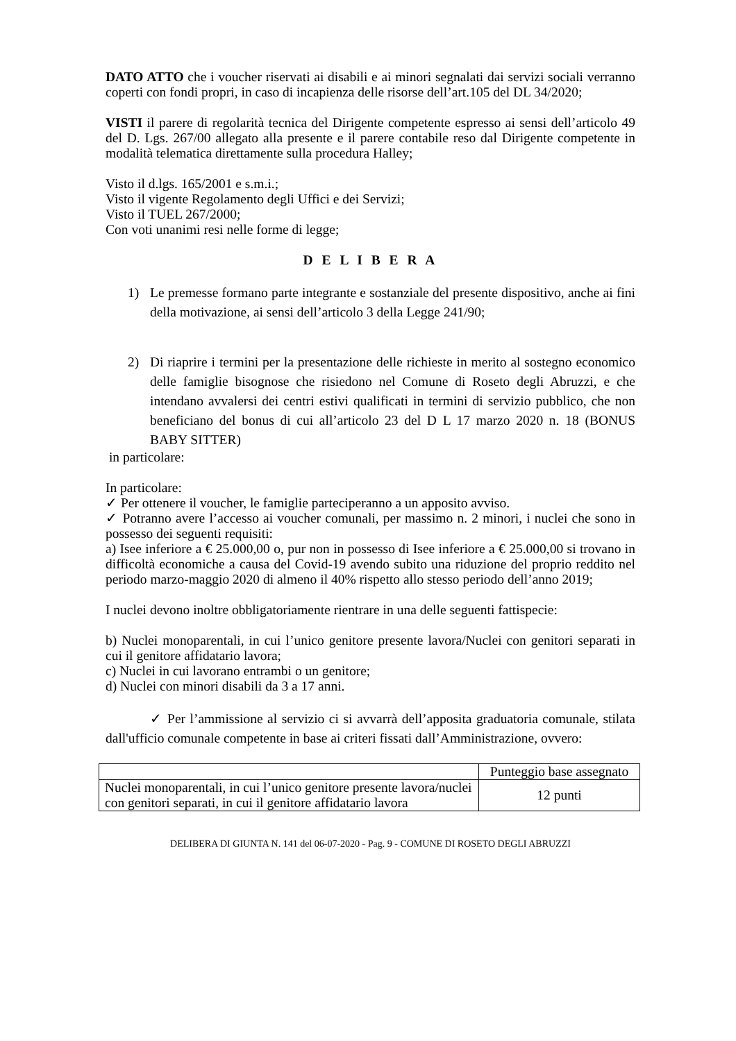DATO ATTO che i voucher riservati ai disabili e ai minori segnalati dai servizi sociali verranno coperti con fondi propri, in caso di incapienza delle risorse dell’art.105 del DL 34/2020;
VISTI il parere di regolarità tecnica del Dirigente competente espresso ai sensi dell’articolo 49 del D. Lgs. 267/00 allegato alla presente e il parere contabile reso dal Dirigente competente in modalità telematica direttamente sulla procedura Halley;
Visto il d.lgs. 165/2001 e s.m.i.;
Visto il vigente Regolamento degli Uffici e dei Servizi;
Visto il TUEL 267/2000;
Con voti unanimi resi nelle forme di legge;
D E L I B E R A
1) Le premesse formano parte integrante e sostanziale del presente dispositivo, anche ai fini della motivazione, ai sensi dell’articolo 3 della Legge 241/90;
2) Di riaprire i termini per la presentazione delle richieste in merito al sostegno economico delle famiglie bisognose che risiedono nel Comune di Roseto degli Abruzzi, e che intendano avvalersi dei centri estivi qualificati in termini di servizio pubblico, che non beneficiano del bonus di cui all’articolo 23 del D L 17 marzo 2020 n. 18 (BONUS BABY SITTER)
in particolare:
In particolare:
✓ Per ottenere il voucher, le famiglie parteciperanno a un apposito avviso.
✓ Potranno avere l’accesso ai voucher comunali, per massimo n. 2 minori, i nuclei che sono in possesso dei seguenti requisiti:
a) Isee inferiore a € 25.000,00 o, pur non in possesso di Isee inferiore a € 25.000,00 si trovano in difficoltà economiche a causa del Covid-19 avendo subito una riduzione del proprio reddito nel periodo marzo-maggio 2020 di almeno il 40% rispetto allo stesso periodo dell’anno 2019;
I nuclei devono inoltre obbligatoriamente rientrare in una delle seguenti fattispecie:
b) Nuclei monoparentali, in cui l’unico genitore presente lavora/Nuclei con genitori separati in cui il genitore affidatario lavora;
c) Nuclei in cui lavorano entrambi o un genitore;
d) Nuclei con minori disabili da 3 a 17 anni.
✓ Per l’ammissione al servizio ci si avvarrà dell’apposita graduatoria comunale, stilata dall'ufficio comunale competente in base ai criteri fissati dall’Amministrazione, ovvero:
| | Punteggio base assegnato |
| Nuclei monoparentali, in cui l’unico genitore presente lavora/nuclei con genitori separati, in cui il genitore affidatario lavora | 12 punti |
DELIBERA DI GIUNTA N. 141 del 06-07-2020 - Pag. 9 - COMUNE DI ROSETO DEGLI ABRUZZI